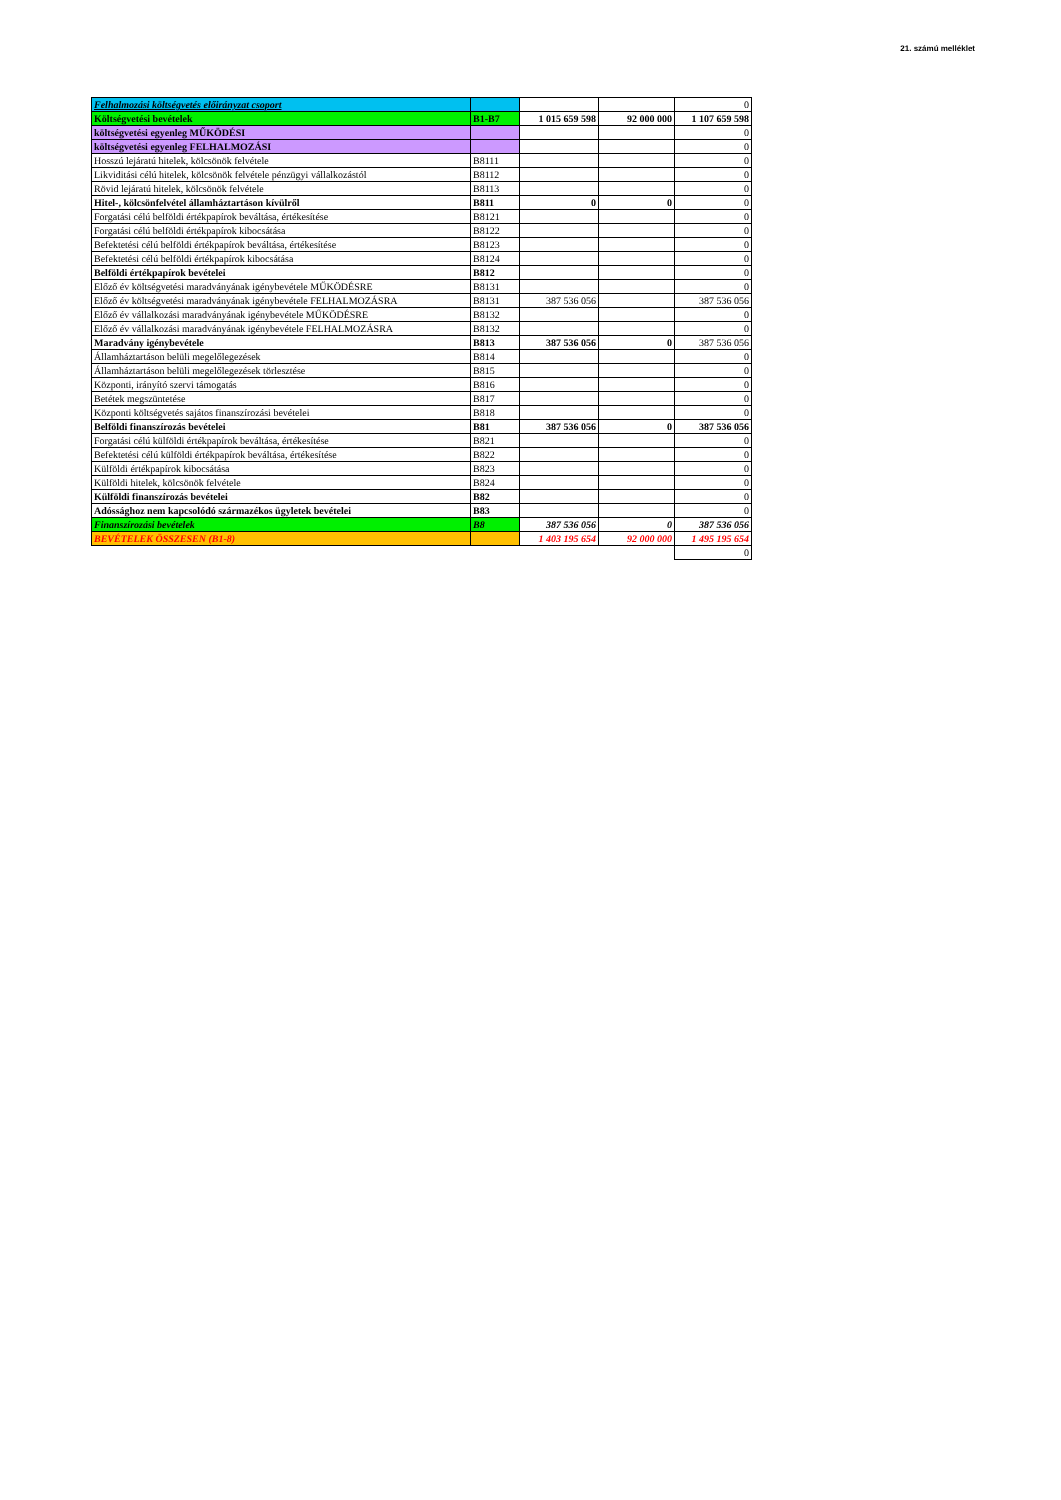21. számú melléklet
| Felhalmozási költségvetés előirányzat csoport | | | | 0 |
| Költségvetési bevételek | B1-B7 | 1 015 659 598 | 92 000 000 | 1 107 659 598 |
| költségvetési egyenleg MŰKÖDÉSI | | | | 0 |
| költségvetési egyenleg FELHALMOZÁSI | | | | 0 |
| Hosszú lejáratú hitelek, kölcsönök felvétele | B8111 | | | 0 |
| Likviditási célú hitelek, kölcsönök felvétele pénzügyi vállalkozástól | B8112 | | | 0 |
| Rövid lejáratú hitelek, kölcsönök felvétele | B8113 | | | 0 |
| Hitel-, kölcsönfelvétel államháztartáson kívülről | B811 | 0 | 0 | 0 |
| Forgatási célú belföldi értékpapírok beváltása, értékesítése | B8121 | | | 0 |
| Forgatási célú belföldi értékpapírok kibocsátása | B8122 | | | 0 |
| Befektetési célú belföldi értékpapírok beváltása, értékesítése | B8123 | | | 0 |
| Befektetési célú belföldi értékpapírok kibocsátása | B8124 | | | 0 |
| Belföldi értékpapírok bevételei | B812 | | | 0 |
| Előző év költségvetési maradványának igénybevétele MŰKÖDÉSRE | B8131 | | | 0 |
| Előző év költségvetési maradványának igénybevétele FELHALMOZÁSRA | B8131 | 387 536 056 | | 387 536 056 |
| Előző év vállalkozási maradványának igénybevétele MŰKÖDÉSRE | B8132 | | | 0 |
| Előző év vállalkozási maradványának igénybevétele FELHALMOZÁSRA | B8132 | | | 0 |
| Maradvány igénybevétele | B813 | 387 536 056 | 0 | 387 536 056 |
| Államháztartáson belüli megelőlegezések | B814 | | | 0 |
| Államháztartáson belüli megelőlegezések törlesztése | B815 | | | 0 |
| Központi, irányító szervi támogatás | B816 | | | 0 |
| Betétek megszüntetése | B817 | | | 0 |
| Központi költségvetés sajátos finanszírozási bevételei | B818 | | | 0 |
| Belföldi finanszírozás bevételei | B81 | 387 536 056 | 0 | 387 536 056 |
| Forgatási célú külföldi értékpapírok beváltása, értékesítése | B821 | | | 0 |
| Befektetési célú külföldi értékpapírok beváltása, értékesítése | B822 | | | 0 |
| Külföldi értékpapírok kibocsátása | B823 | | | 0 |
| Külföldi hitelek, kölcsönök felvétele | B824 | | | 0 |
| Külföldi finanszírozás bevételei | B82 | | | 0 |
| Adóssághoz nem kapcsolódó származékos ügyletek bevételei | B83 | | | 0 |
| Finanszírozási bevételek | B8 | 387 536 056 | 0 | 387 536 056 |
| BEVÉTELEK ÖSSZESEN (B1-8) | | 1 403 195 654 | 92 000 000 | 1 495 195 654 |
| | | | | 0 |